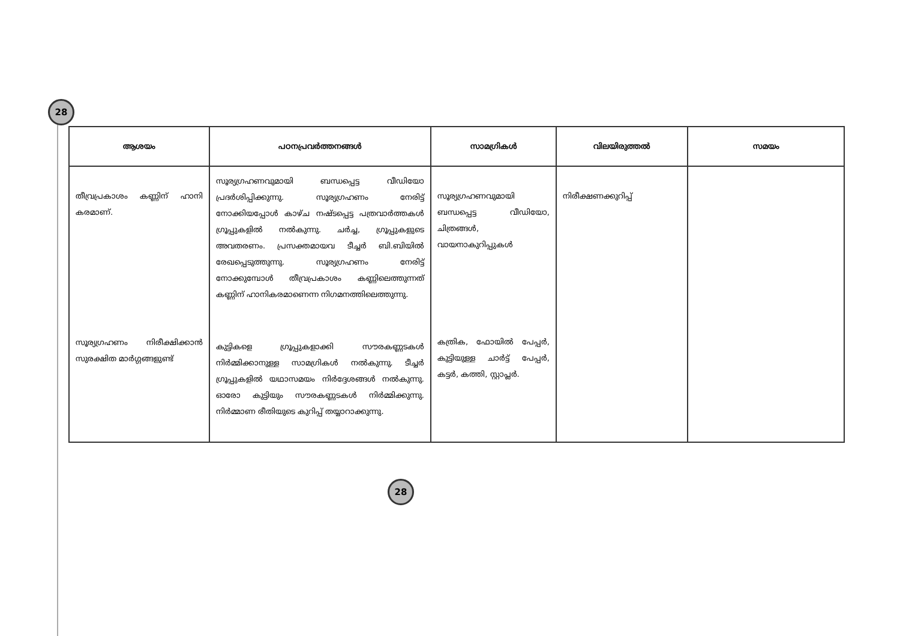28
| ആശയം | പഠനപ്രവർത്തനങ്ങൾ | സാമഗ്രികൾ | വിലയിരുത്തൽ | സമയം |
| --- | --- | --- | --- | --- |
| തീവ്രപ്രകാശം കണ്ണിന് ഹാനി കരമാണ്. സൂര്യഗ്രഹണം നിരീക്ഷിക്കാൻ സുരക്ഷിത മാർഗ്ഗങ്ങളുണ്ട് | സൂര്യഗ്രഹണവുമായി ബന്ധപ്പെട്ട വീഡിയോ പ്രദർശിപ്പിക്കുന്നു. സൂര്യഗ്രഹണം നേരിട്ട് നോക്കിയപ്പോൾ കാഴ്ച നഷ്ടപ്പെട്ട പത്രവാർത്തകൾ ഗ്രൂപ്പുകളിൽ നൽകുന്നു. ചർച്ച, ഗ്രൂപ്പുകളുടെ അവതരണം. പ്രസക്തമായവ ടീച്ചർ ബി.ബിയിൽ രേഖപ്പെടുത്തുന്നു. സൂര്യഗ്രഹണം നേരിട്ട് നോക്കുമ്പോൾ തീവ്രപ്രകാശം കണ്ണിലെത്തുന്നത് കണ്ണിന് ഹാനികരമാണെന്ന നിഗമനത്തിലെത്തുന്നു. കുട്ടികളെ ഗ്രൂപ്പുകളാക്കി സൗരകണ്ണടകൾ നിർമ്മിക്കാനുള്ള സാമഗ്രികൾ നൽകുന്നു. ടീച്ചർ ഗ്രൂപ്പുകളിൽ യഥാസമയം നിർദ്ദേശങ്ങൾ നൽകുന്നു. ഓരോ കുട്ടിയും സൗരകണ്ണടകൾ നിർമ്മിക്കുന്നു. നിർമ്മാണ രീതിയുടെ കുറിപ്പ് തയ്യാറാക്കുന്നു. | സൂര്യഗ്രഹണവുമായി ബന്ധപ്പെട്ട വീഡിയോ, ചിത്രങ്ങൾ, വായനാകുറിപ്പുകൾ കത്രിക, ഫോയിൽ പേപ്പർ, കുട്ടിയുള്ള ചാർട്ട് പേപ്പർ, കട്ടർ, കത്തി, സ്റ്റാപ്ലർ. | നിരീക്ഷണക്കുറിപ്പ് | |
28